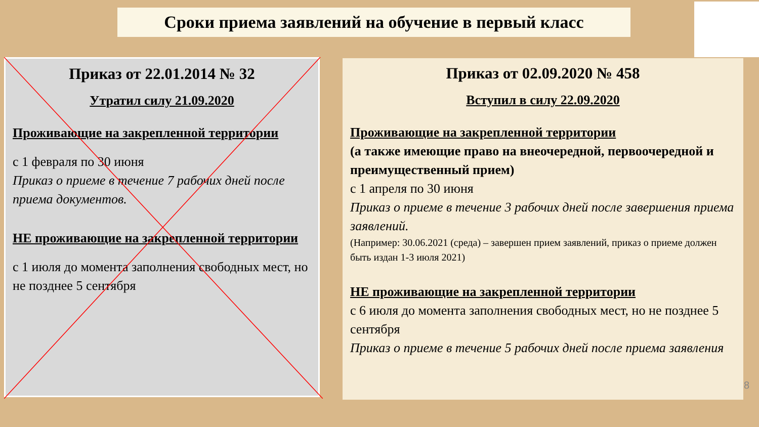Сроки приема заявлений на обучение в первый класс
Приказ от 22.01.2014 № 32
Утратил силу 21.09.2020
Проживающие на закрепленной территории
с 1 февраля по 30 июня
Приказ о приеме в течение 7 рабочих дней после приема документов.
НЕ проживающие на закрепленной территории
с 1 июля до момента заполнения свободных мест, но не позднее 5 сентября
Приказ от 02.09.2020 № 458
Вступил в силу 22.09.2020
Проживающие на закрепленной территории
(а также имеющие право на внеочередной, первоочередной и преимущественный прием)
с 1 апреля по 30 июня
Приказ о приеме в течение 3 рабочих дней после завершения приема заявлений.
(Например: 30.06.2021 (среда) – завершен прием заявлений, приказ о приеме должен быть издан 1-3 июля 2021)
НЕ проживающие на закрепленной территории
с 6 июля до момента заполнения свободных мест, но не позднее 5 сентября
Приказ о приеме в течение 5 рабочих дней после приема заявления
8